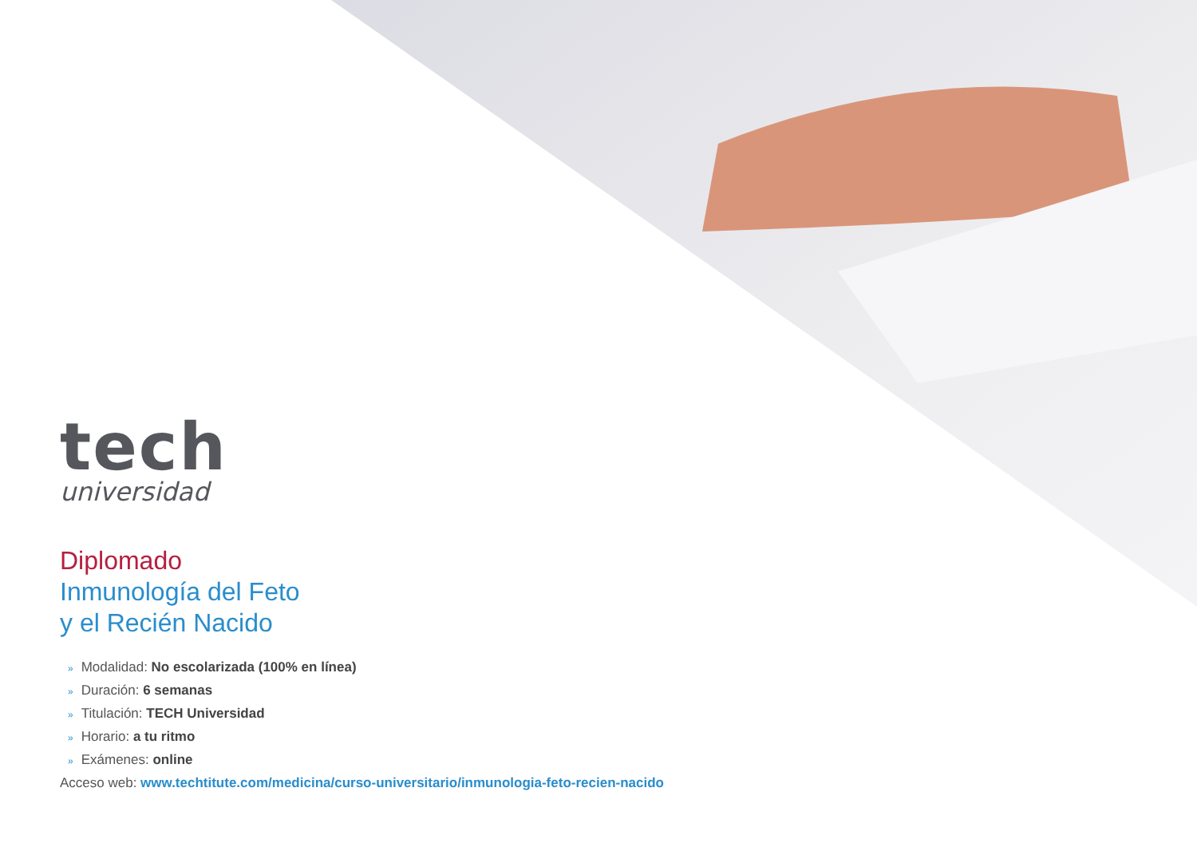tech
universidad
Diplomado
Inmunología del Feto
y el Recién Nacido
» Modalidad: No escolarizada (100% en línea)
» Duración: 6 semanas
» Titulación: TECH Universidad
» Horario: a tu ritmo
» Exámenes: online
Acceso web: www.techtitute.com/medicina/curso-universitario/inmunologia-feto-recien-nacido